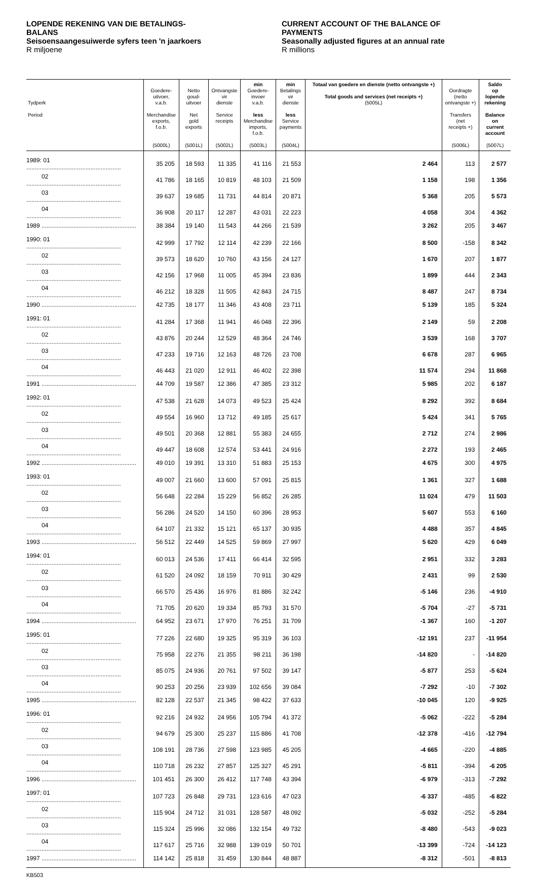LOPENDE REKENING VAN DIE BETALINGS-
BALANS
Seisoensaangesuiwerde syfers teen 'n jaarkoers
R miljoene
CURRENT ACCOUNT OF THE BALANCE OF
PAYMENTS
Seasonally adjusted figures at an annual rate
R millions
| Tydperk Period | Goedere- uitvoer, v.a.b. Merchandise exports, f.o.b. (5000L) | Netto goud- uitvoer Net gold exports (5001L) | Ontvangste vir dienste Service receipts (5002L) | min Goedere- invoer v.a.b. less Merchandise imports, f.o.b. (5003L) | min Betalings vir dienste less Service payments (5004L) | Totaal van goedere en dienste (netto ontvangste +) Total goods and services (net receipts +) (5005L) | Oordragte (netto ontvangste +) Transfers (net receipts +) (5006L) | Saldo op lopende rekening Balance on current account (5007L) |
| --- | --- | --- | --- | --- | --- | --- | --- | --- |
| 1989: 01 ........................................................ | 35 205 | 18 593 | 11 335 | 41 116 | 21 553 | 2 464 | 113 | 2 577 |
| 02 ........................................................ | 41 786 | 18 165 | 10 819 | 48 103 | 21 509 | 1 158 | 198 | 1 356 |
| 03 ........................................................ | 39 637 | 19 685 | 11 731 | 44 814 | 20 871 | 5 368 | 205 | 5 573 |
| 04 ........................................................ | 36 908 | 20 117 | 12 287 | 43 031 | 22 223 | 4 058 | 304 | 4 362 |
| 1989 ........................................................ | 38 384 | 19 140 | 11 543 | 44 266 | 21 539 | 3 262 | 205 | 3 467 |
| 1990: 01 ........................................................ | 42 999 | 17 792 | 12 114 | 42 239 | 22 166 | 8 500 | -158 | 8 342 |
| 02 ........................................................ | 39 573 | 18 620 | 10 760 | 43 156 | 24 127 | 1 670 | 207 | 1 877 |
| 03 ........................................................ | 42 156 | 17 968 | 11 005 | 45 394 | 23 836 | 1 899 | 444 | 2 343 |
| 04 ........................................................ | 46 212 | 18 328 | 11 505 | 42 843 | 24 715 | 8 487 | 247 | 8 734 |
| 1990 ........................................................ | 42 735 | 18 177 | 11 346 | 43 408 | 23 711 | 5 139 | 185 | 5 324 |
| 1991: 01 ........................................................ | 41 284 | 17 368 | 11 941 | 46 048 | 22 396 | 2 149 | 59 | 2 208 |
| 02 ........................................................ | 43 876 | 20 244 | 12 529 | 48 364 | 24 746 | 3 539 | 168 | 3 707 |
| 03 ........................................................ | 47 233 | 19 716 | 12 163 | 48 726 | 23 708 | 6 678 | 287 | 6 965 |
| 04 ........................................................ | 46 443 | 21 020 | 12 911 | 46 402 | 22 398 | 11 574 | 294 | 11 868 |
| 1991 ........................................................ | 44 709 | 19 587 | 12 386 | 47 385 | 23 312 | 5 985 | 202 | 6 187 |
| 1992: 01 ........................................................ | 47 538 | 21 628 | 14 073 | 49 523 | 25 424 | 8 292 | 392 | 8 684 |
| 02 ........................................................ | 49 554 | 16 960 | 13 712 | 49 185 | 25 617 | 5 424 | 341 | 5 765 |
| 03 ........................................................ | 49 501 | 20 368 | 12 881 | 55 383 | 24 655 | 2 712 | 274 | 2 986 |
| 04 ........................................................ | 49 447 | 18 608 | 12 574 | 53 441 | 24 916 | 2 272 | 193 | 2 465 |
| 1992 ........................................................ | 49 010 | 19 391 | 13 310 | 51 883 | 25 153 | 4 675 | 300 | 4 975 |
| 1993: 01 ........................................................ | 49 007 | 21 660 | 13 600 | 57 091 | 25 815 | 1 361 | 327 | 1 688 |
| 02 ........................................................ | 56 648 | 22 284 | 15 229 | 56 852 | 26 285 | 11 024 | 479 | 11 503 |
| 03 ........................................................ | 56 286 | 24 520 | 14 150 | 60 396 | 28 953 | 5 607 | 553 | 6 160 |
| 04 ........................................................ | 64 107 | 21 332 | 15 121 | 65 137 | 30 935 | 4 488 | 357 | 4 845 |
| 1993 ........................................................ | 56 512 | 22 449 | 14 525 | 59 869 | 27 997 | 5 620 | 429 | 6 049 |
| 1994: 01 ........................................................ | 60 013 | 24 536 | 17 411 | 66 414 | 32 595 | 2 951 | 332 | 3 283 |
| 02 ........................................................ | 61 520 | 24 092 | 18 159 | 70 911 | 30 429 | 2 431 | 99 | 2 530 |
| 03 ........................................................ | 66 570 | 25 436 | 16 976 | 81 886 | 32 242 | -5 146 | 236 | -4 910 |
| 04 ........................................................ | 71 705 | 20 620 | 19 334 | 85 793 | 31 570 | -5 704 | -27 | -5 731 |
| 1994 ........................................................ | 64 952 | 23 671 | 17 970 | 76 251 | 31 709 | -1 367 | 160 | -1 207 |
| 1995: 01 ........................................................ | 77 226 | 22 680 | 19 325 | 95 319 | 36 103 | -12 191 | 237 | -11 954 |
| 02 ........................................................ | 75 958 | 22 276 | 21 355 | 98 211 | 36 198 | -14 820 | - | -14 820 |
| 03 ........................................................ | 85 075 | 24 936 | 20 761 | 97 502 | 39 147 | -5 877 | 253 | -5 624 |
| 04 ........................................................ | 90 253 | 20 256 | 23 939 | 102 656 | 39 084 | -7 292 | -10 | -7 302 |
| 1995 ........................................................ | 82 128 | 22 537 | 21 345 | 98 422 | 37 633 | -10 045 | 120 | -9 925 |
| 1996: 01 ........................................................ | 92 216 | 24 932 | 24 956 | 105 794 | 41 372 | -5 062 | -222 | -5 284 |
| 02 ........................................................ | 94 679 | 25 300 | 25 237 | 115 886 | 41 708 | -12 378 | -416 | -12 794 |
| 03 ........................................................ | 108 191 | 28 736 | 27 598 | 123 985 | 45 205 | -4 665 | -220 | -4 885 |
| 04 ........................................................ | 110 718 | 26 232 | 27 857 | 125 327 | 45 291 | -5 811 | -394 | -6 205 |
| 1996 ........................................................ | 101 451 | 26 300 | 26 412 | 117 748 | 43 394 | -6 979 | -313 | -7 292 |
| 1997: 01 ........................................................ | 107 723 | 26 848 | 29 731 | 123 616 | 47 023 | -6 337 | -485 | -6 822 |
| 02 ........................................................ | 115 904 | 24 712 | 31 031 | 128 587 | 48 092 | -5 032 | -252 | -5 284 |
| 03 ........................................................ | 115 324 | 25 996 | 32 086 | 132 154 | 49 732 | -8 480 | -543 | -9 023 |
| 04 ........................................................ | 117 617 | 25 716 | 32 988 | 139 019 | 50 701 | -13 399 | -724 | -14 123 |
| 1997 ........................................................ | 114 142 | 25 818 | 31 459 | 130 844 | 48 887 | -8 312 | -501 | -8 813 |
KB503